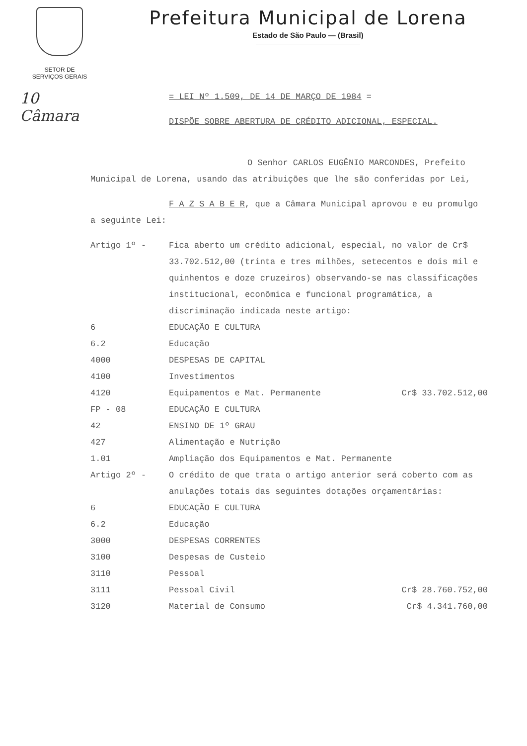SETOR DE
SERVIÇOS GERAIS
Prefeitura Municipal de Lorena
Estado de São Paulo — (Brasil)
10
Câmara
= LEI Nº 1.509, DE 14 DE MARÇO DE 1984 =
DISPÕE SOBRE ABERTURA DE CRÉDITO ADICIONAL, ESPECIAL.
O Senhor CARLOS EUGÊNIO MARCONDES, Prefeito Municipal de Lorena, usando das atribuições que lhe são conferidas por Lei,
F A Z S A B E R, que a Câmara Municipal aprovou e eu promulgo a seguinte Lei:
| Artigo 1º - | Fica aberto um crédito adicional, especial, no valor de Cr$ 33.702.512,00 (trinta e tres milhões, setecentos e dois mil e quinhentos e doze cruzeiros) observando-se nas classificações institucional, econômica e funcional programática, a discriminação indicada neste artigo: |
| 6 | EDUCAÇÃO E CULTURA | |
| 6.2 | Educação | |
| 4000 | DESPESAS DE CAPITAL | |
| 4100 | Investimentos | |
| 4120 | Equipamentos e Mat. Permanente | Cr$ 33.702.512,00 |
| FP - 08 | EDUCAÇÃO E CULTURA | |
| 42 | ENSINO DE 1º GRAU | |
| 427 | Alimentação e Nutrição | |
| 1.01 | Ampliação dos Equipamentos e Mat. Permanente | |
| Artigo 2º - | O crédito de que trata o artigo anterior será coberto com as anulações totais das seguintes dotações orçamentárias: |
| 6 | EDUCAÇÃO E CULTURA | |
| 6.2 | Educação | |
| 3000 | DESPESAS CORRENTES | |
| 3100 | Despesas de Custeio | |
| 3110 | Pessoal | |
| 3111 | Pessoal Civil | Cr$ 28.760.752,00 |
| 3120 | Material de Consumo | Cr$ 4.341.760,00 |